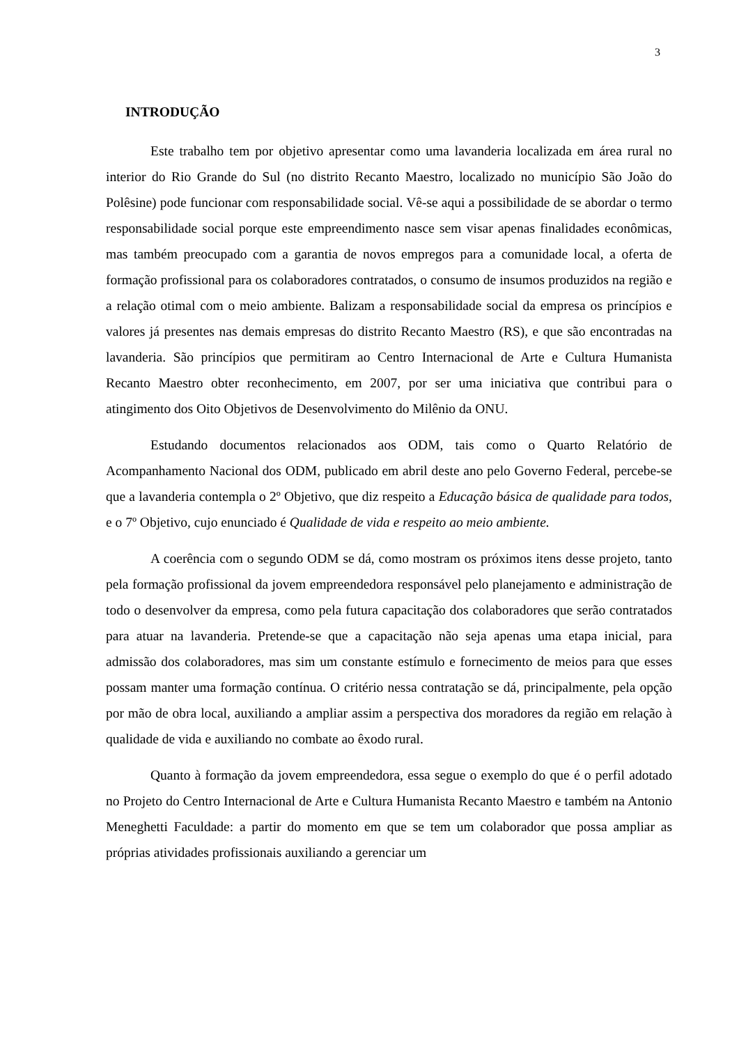3
INTRODUÇÃO
Este trabalho tem por objetivo apresentar como uma lavanderia localizada em área rural no interior do Rio Grande do Sul (no distrito Recanto Maestro, localizado no município São João do Polêsine) pode funcionar com responsabilidade social. Vê-se aqui a possibilidade de se abordar o termo responsabilidade social porque este empreendimento nasce sem visar apenas finalidades econômicas, mas também preocupado com a garantia de novos empregos para a comunidade local, a oferta de formação profissional para os colaboradores contratados, o consumo de insumos produzidos na região e a relação otimal com o meio ambiente. Balizam a responsabilidade social da empresa os princípios e valores já presentes nas demais empresas do distrito Recanto Maestro (RS), e que são encontradas na lavanderia. São princípios que permitiram ao Centro Internacional de Arte e Cultura Humanista Recanto Maestro obter reconhecimento, em 2007, por ser uma iniciativa que contribui para o atingimento dos Oito Objetivos de Desenvolvimento do Milênio da ONU.
Estudando documentos relacionados aos ODM, tais como o Quarto Relatório de Acompanhamento Nacional dos ODM, publicado em abril deste ano pelo Governo Federal, percebe-se que a lavanderia contempla o 2º Objetivo, que diz respeito a Educação básica de qualidade para todos, e o 7º Objetivo, cujo enunciado é Qualidade de vida e respeito ao meio ambiente.
A coerência com o segundo ODM se dá, como mostram os próximos itens desse projeto, tanto pela formação profissional da jovem empreendedora responsável pelo planejamento e administração de todo o desenvolver da empresa, como pela futura capacitação dos colaboradores que serão contratados para atuar na lavanderia. Pretende-se que a capacitação não seja apenas uma etapa inicial, para admissão dos colaboradores, mas sim um constante estímulo e fornecimento de meios para que esses possam manter uma formação contínua. O critério nessa contratação se dá, principalmente, pela opção por mão de obra local, auxiliando a ampliar assim a perspectiva dos moradores da região em relação à qualidade de vida e auxiliando no combate ao êxodo rural.
Quanto à formação da jovem empreendedora, essa segue o exemplo do que é o perfil adotado no Projeto do Centro Internacional de Arte e Cultura Humanista Recanto Maestro e também na Antonio Meneghetti Faculdade: a partir do momento em que se tem um colaborador que possa ampliar as próprias atividades profissionais auxiliando a gerenciar um